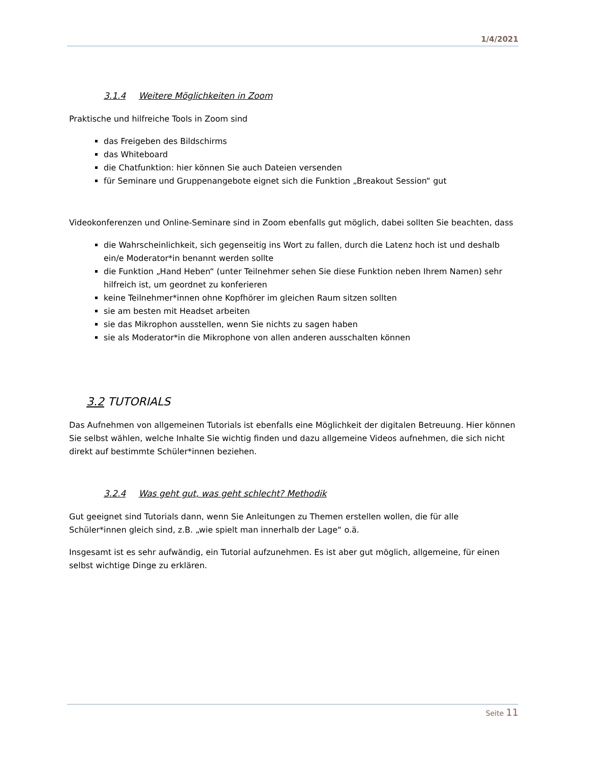1/4/2021
3.1.4 Weitere Möglichkeiten in Zoom
Praktische und hilfreiche Tools in Zoom sind
das Freigeben des Bildschirms
das Whiteboard
die Chatfunktion: hier können Sie auch Dateien versenden
für Seminare und Gruppenangebote eignet sich die Funktion „Breakout Session“ gut
Videokonferenzen und Online-Seminare sind in Zoom ebenfalls gut möglich, dabei sollten Sie beachten, dass
die Wahrscheinlichkeit, sich gegenseitig ins Wort zu fallen, durch die Latenz hoch ist und deshalb ein/e Moderator*in benannt werden sollte
die Funktion „Hand Heben“ (unter Teilnehmer sehen Sie diese Funktion neben Ihrem Namen) sehr hilfreich ist, um geordnet zu konferieren
keine Teilnehmer*innen ohne Kopfhörer im gleichen Raum sitzen sollten
sie am besten mit Headset arbeiten
sie das Mikrophon ausstellen, wenn Sie nichts zu sagen haben
sie als Moderator*in die Mikrophone von allen anderen ausschalten können
3.2 TUTORIALS
Das Aufnehmen von allgemeinen Tutorials ist ebenfalls eine Möglichkeit der digitalen Betreuung. Hier können Sie selbst wählen, welche Inhalte Sie wichtig finden und dazu allgemeine Videos aufnehmen, die sich nicht direkt auf bestimmte Schüler*innen beziehen.
3.2.4 Was geht gut, was geht schlecht? Methodik
Gut geeignet sind Tutorials dann, wenn Sie Anleitungen zu Themen erstellen wollen, die für alle Schüler*innen gleich sind, z.B. „wie spielt man innerhalb der Lage“ o.ä.
Insgesamt ist es sehr aufwändig, ein Tutorial aufzunehmen. Es ist aber gut möglich, allgemeine, für einen selbst wichtige Dinge zu erklären.
Seite 11